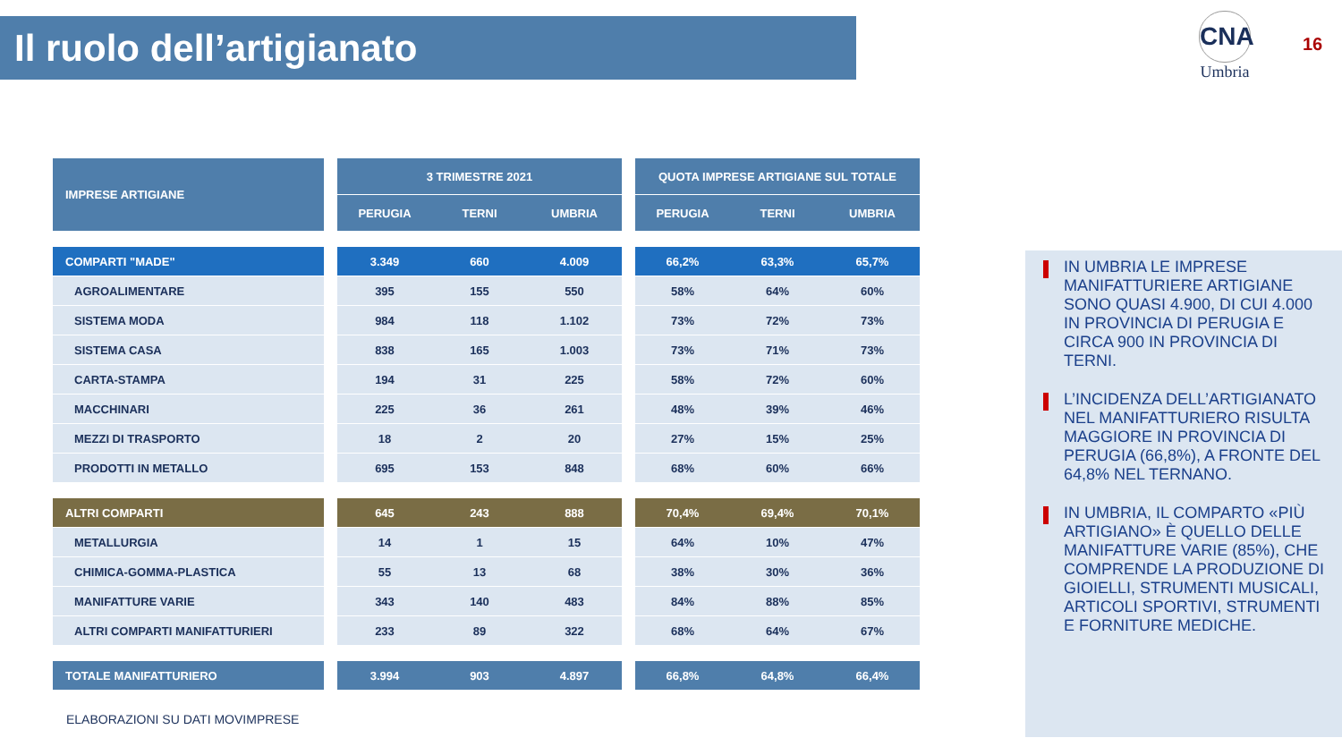Il ruolo dell’artigianato CNA
Umbria
16
| IMPRESE ARTIGIANE | | 3 TRIMESTRE 2021 | | | | QUOTA IMPRESE ARTIGIANE SUL TOTALE | | |
| --- | --- | --- | --- | --- | --- | --- | --- | --- |
| | | PERUGIA | TERNI | UMBRIA | | PERUGIA | TERNI | UMBRIA |
| COMPARTI "MADE" | | 3.349 | 660 | 4.009 | | 66,2% | 63,3% | 65,7% |
| AGROALIMENTARE | | 395 | 155 | 550 | | 58% | 64% | 60% |
| SISTEMA MODA | | 984 | 118 | 1.102 | | 73% | 72% | 73% |
| SISTEMA CASA | | 838 | 165 | 1.003 | | 73% | 71% | 73% |
| CARTA-STAMPA | | 194 | 31 | 225 | | 58% | 72% | 60% |
| MACCHINARI | | 225 | 36 | 261 | | 48% | 39% | 46% |
| MEZZI DI TRASPORTO | | 18 | 2 | 20 | | 27% | 15% | 25% |
| PRODOTTI IN METALLO | | 695 | 153 | 848 | | 68% | 60% | 66% |
| ALTRI COMPARTI | | 645 | 243 | 888 | | 70,4% | 69,4% | 70,1% |
| METALLURGIA | | 14 | 1 | 15 | | 64% | 10% | 47% |
| CHIMICA-GOMMA-PLASTICA | | 55 | 13 | 68 | | 38% | 30% | 36% |
| MANIFATTURE VARIE | | 343 | 140 | 483 | | 84% | 88% | 85% |
| ALTRI COMPARTI MANIFATTURIERI | | 233 | 89 | 322 | | 68% | 64% | 67% |
| TOTALE MANIFATTURIERO | | 3.994 | 903 | 4.897 | | 66,8% | 64,8% | 66,4% |
ELABORAZIONI SU DATI MOVIMPRESE
IN UMBRIA LE IMPRESE MANIFATTURIERE ARTIGIANE SONO QUASI 4.900, DI CUI 4.000 IN PROVINCIA DI PERUGIA E CIRCA 900 IN PROVINCIA DI TERNI.
L’INCIDENZA DELL’ARTIGIANATO NEL MANIFATTURIERO RISULTA MAGGIORE IN PROVINCIA DI PERUGIA (66,8%), A FRONTE DEL 64,8% NEL TERNANO.
IN UMBRIA, IL COMPARTO «PIÙ ARTIGIANO» È QUELLO DELLE MANIFATTURE VARIE (85%), CHE COMPRENDE LA PRODUZIONE DI GIOIELLI, STRUMENTI MUSICALI, ARTICOLI SPORTIVI, STRUMENTI E FORNITURE MEDICHE.